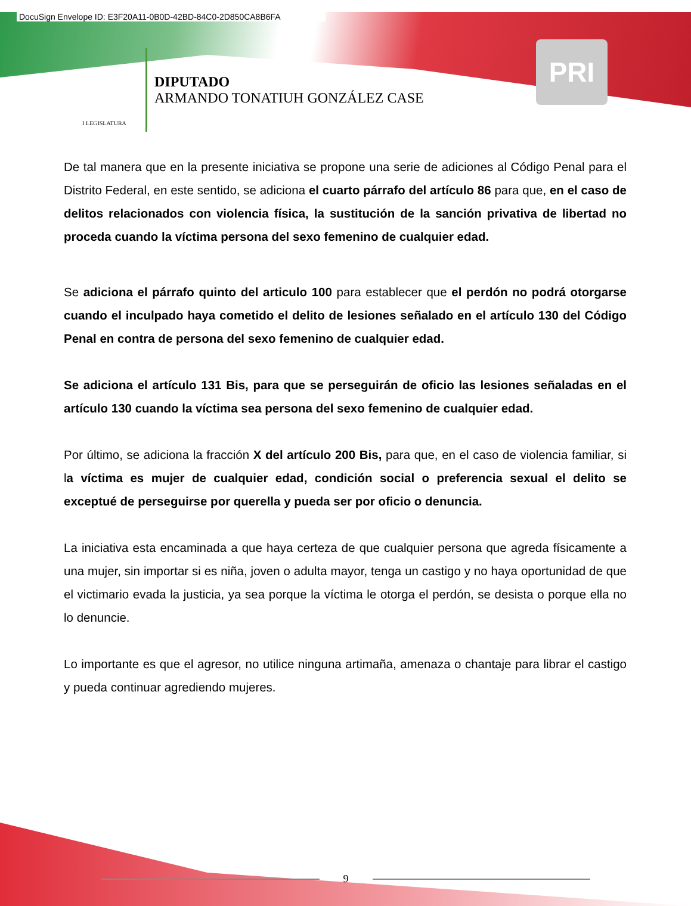DocuSign Envelope ID: E3F20A11-0B0D-42BD-84C0-2D850CA8B6FA
I LEGISLATURA
DIPUTADO
ARMANDO TONATIUH GONZÁLEZ CASE
PRI
De tal manera que en la presente iniciativa se propone una serie de adiciones al Código Penal para el Distrito Federal, en este sentido, se adiciona el cuarto párrafo del artículo 86 para que, en el caso de delitos relacionados con violencia física, la sustitución de la sanción privativa de libertad no proceda cuando la víctima persona del sexo femenino de cualquier edad.
Se adiciona el párrafo quinto del articulo 100 para establecer que el perdón no podrá otorgarse cuando el inculpado haya cometido el delito de lesiones señalado en el artículo 130 del Código Penal en contra de persona del sexo femenino de cualquier edad.
Se adiciona el artículo 131 Bis, para que se perseguirán de oficio las lesiones señaladas en el artículo 130 cuando la víctima sea persona del sexo femenino de cualquier edad.
Por último, se adiciona la fracción X del artículo 200 Bis, para que, en el caso de violencia familiar, si la víctima es mujer de cualquier edad, condición social o preferencia sexual el delito se exceptué de perseguirse por querella y pueda ser por oficio o denuncia.
La iniciativa esta encaminada a que haya certeza de que cualquier persona que agreda físicamente a una mujer, sin importar si es niña, joven o adulta mayor, tenga un castigo y no haya oportunidad de que el victimario evada la justicia, ya sea porque la víctima le otorga el perdón, se desista o porque ella no lo denuncie.
Lo importante es que el agresor, no utilice ninguna artimaña, amenaza o chantaje para librar el castigo y pueda continuar agrediendo mujeres.
9